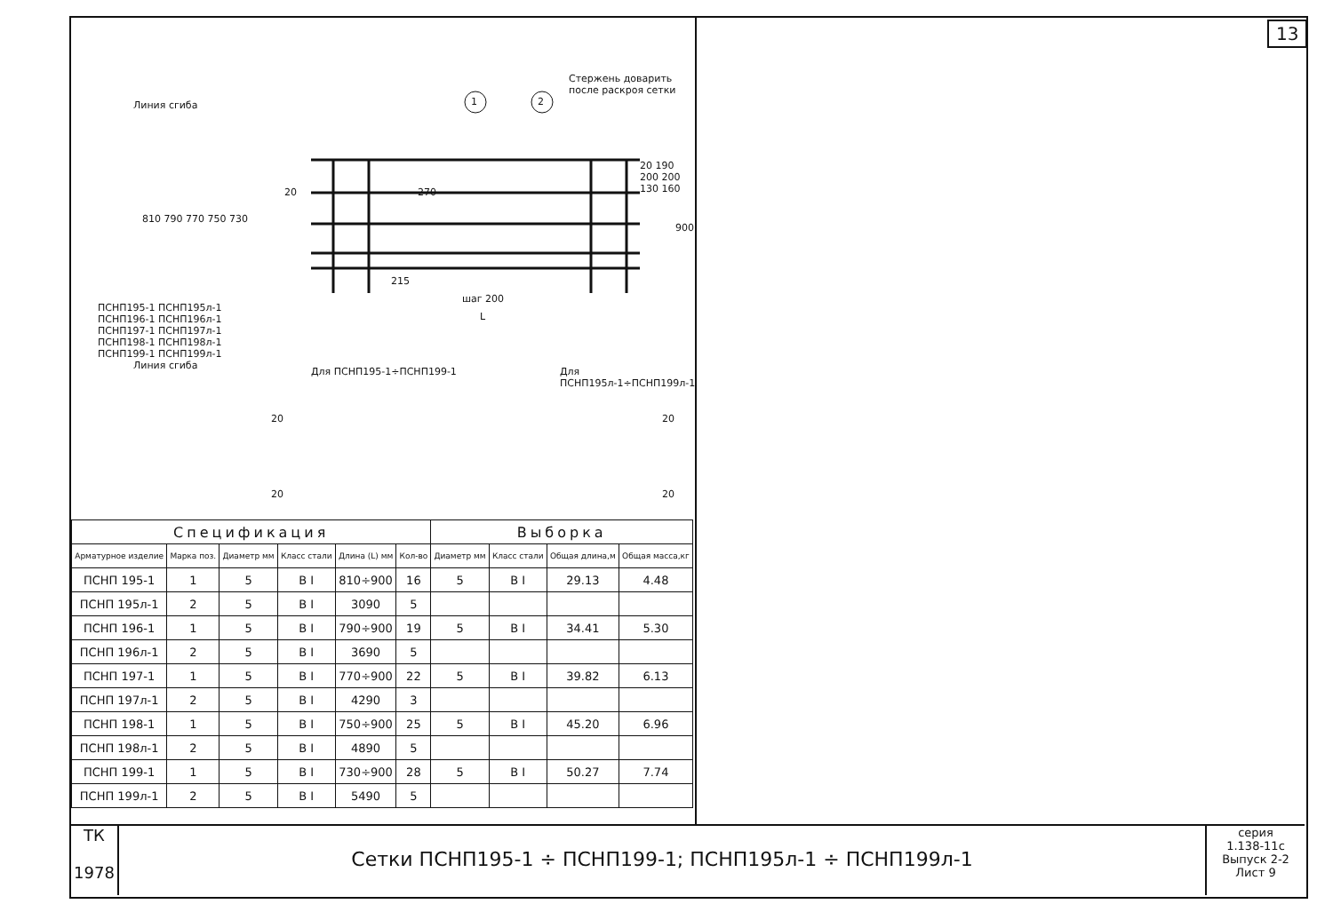13
Линия сгиба
Стержень доварить после раскроя сетки
1 2
810 790 770 750 730
900
20 190 200 200 130 160
20 270
215
шаг 200
L
ПСНП195-1 ПСНП195л-1 ПСНП196-1 ПСНП196л-1 ПСНП197-1 ПСНП197л-1 ПСНП198-1 ПСНП198л-1 ПСНП199-1 ПСНП199л-1
Линия сгиба
Для ПСНП195-1÷ПСНП199-1 Для ПСНП195л-1÷ПСНП199л-1
20
20
20
20
| Спецификация | | | | | | Выборка | | | |
| Арматурное изделие | Марка поз. | Диаметр мм | Класс стали | Длина (L) мм | Кол-во | Диаметр мм | Класс стали | Общая длина,м | Общая масса,кг |
| ПСНП 195-1 | 1 | 5 | В I | 810÷900 | 16 | 5 | В I | 29.13 | 4.48 |
| ПСНП 195л-1 | 2 | 5 | В I | 3090 | 5 | | | | |
| ПСНП 196-1 | 1 | 5 | В I | 790÷900 | 19 | 5 | В I | 34.41 | 5.30 |
| ПСНП 196л-1 | 2 | 5 | В I | 3690 | 5 | | | | |
| ПСНП 197-1 | 1 | 5 | В I | 770÷900 | 22 | 5 | В I | 39.82 | 6.13 |
| ПСНП 197л-1 | 2 | 5 | В I | 4290 | 3 | | | | |
| ПСНП 198-1 | 1 | 5 | В I | 750÷900 | 25 | 5 | В I | 45.20 | 6.96 |
| ПСНП 198л-1 | 2 | 5 | В I | 4890 | 5 | | | | |
| ПСНП 199-1 | 1 | 5 | В I | 730÷900 | 28 | 5 | В I | 50.27 | 7.74 |
| ПСНП 199л-1 | 2 | 5 | В I | 5490 | 5 | | | | |
ТК
1978
Сетки ПСНП195-1 ÷ ПСНП199-1; ПСНП195л-1 ÷ ПСНП199л-1
серия
1.138-11с
Выпуск 2-2 Лист 9